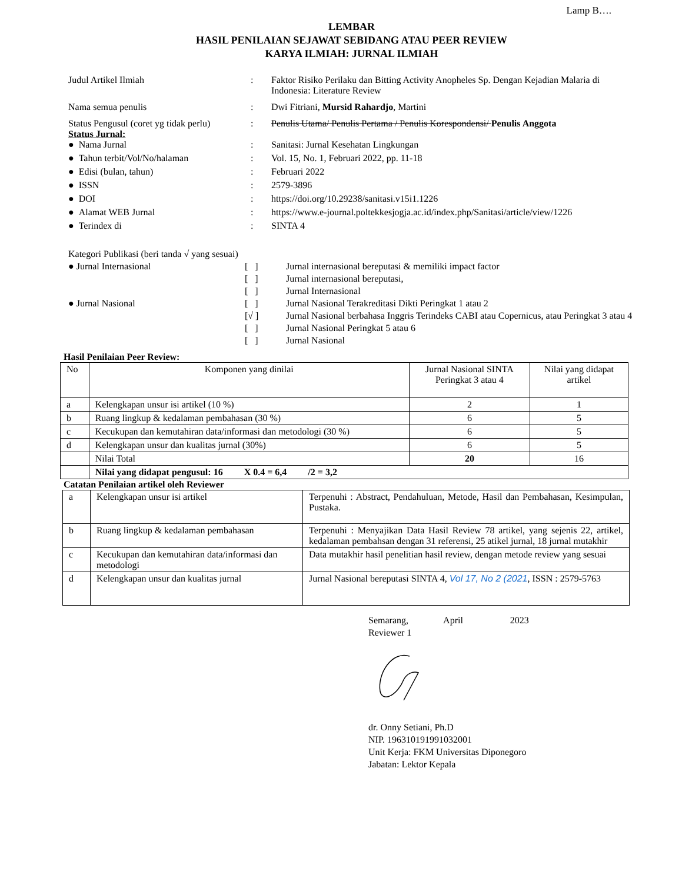Lamp B….
LEMBAR
HASIL PENILAIAN SEJAWAT SEBIDANG ATAU PEER REVIEW
KARYA ILMIAH: JURNAL ILMIAH
Judul Artikel Ilmiah : Faktor Risiko Perilaku dan Bitting Activity Anopheles Sp. Dengan Kejadian Malaria di Indonesia: Literature Review
Nama semua penulis : Dwi Fitriani, Mursid Rahardjo, Martini
Status Pengusul (coret yg tidak perlu)
: Penulis Utama/ Penulis Pertama / Penulis Korespondensi/ Penulis Anggota
Status Jurnal:
● Nama Jurnal : Sanitasi: Jurnal Kesehatan Lingkungan
● Tahun terbit/Vol/No/halaman : Vol. 15, No. 1, Februari 2022, pp. 11-18
● Edisi (bulan, tahun) : Februari 2022
● ISSN : 2579-3896
● DOI : https://doi.org/10.29238/sanitasi.v15i1.1226
● Alamat WEB Jurnal : https://www.e-journal.poltekkesjogja.ac.id/index.php/Sanitasi/article/view/1226
● Terindex di : SINTA 4
Kategori Publikasi (beri tanda √ yang sesuai)
● Jurnal Internasional [ ] Jurnal internasional bereputasi & memiliki impact factor
[ ] Jurnal internasional bereputasi,
[ ] Jurnal Internasional
● Jurnal Nasional [ ] Jurnal Nasional Terakreditasi Dikti Peringkat 1 atau 2
[√ ] Jurnal Nasional berbahasa Inggris Terindeks CABI atau Copernicus, atau Peringkat 3 atau 4
[ ] Jurnal Nasional Peringkat 5 atau 6
[ ] Jurnal Nasional
Hasil Penilaian Peer Review:
| No | Komponen yang dinilai | Jurnal Nasional SINTA Peringkat 3 atau 4 | Nilai yang didapat artikel |
| --- | --- | --- | --- |
| a | Kelengkapan unsur isi artikel (10 %) | 2 | 1 |
| b | Ruang lingkup & kedalaman pembahasan (30 %) | 6 | 5 |
| c | Kecukupan dan kemutahiran data/informasi dan metodologi (30 %) | 6 | 5 |
| d | Kelengkapan unsur dan kualitas jurnal (30%) | 6 | 5 |
| | Nilai Total | 20 | 16 |
| | Nilai yang didapat pengusul: 16 X 0.4 = 6,4 /2 = 3,2 | | |
Catatan Penilaian artikel oleh Reviewer
| a | Kelengkapan unsur isi artikel | Terpenuhi : Abstract, Pendahuluan, Metode, Hasil dan Pembahasan, Kesimpulan, Pustaka. |
| b | Ruang lingkup & kedalaman pembahasan | Terpenuhi : Menyajikan Data Hasil Review 78 artikel, yang sejenis 22, artikel, kedalaman pembahsan dengan 31 referensi, 25 atikel jurnal, 18 jurnal mutakhir |
| c | Kecukupan dan kemutahiran data/informasi dan metodologi | Data mutakhir hasil penelitian hasil review, dengan metode review yang sesuai |
| d | Kelengkapan unsur dan kualitas jurnal | Jurnal Nasional bereputasi SINTA 4, Vol 17, No 2 (2021 , ISSN : 2579-5763 |
Semarang, April 2023
Reviewer 1
dr. Onny Setiani, Ph.D
NIP. 196310191991032001
Unit Kerja: FKM Universitas Diponegoro
Jabatan: Lektor Kepala